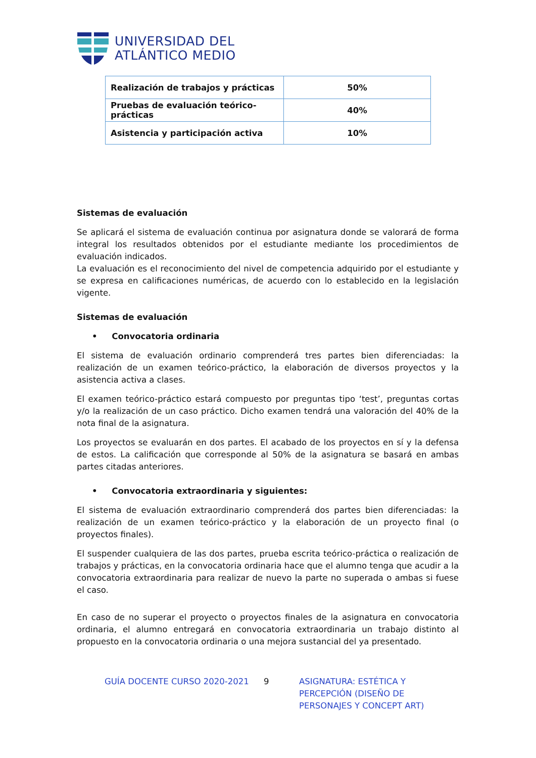UNIVERSIDAD DEL
ATLÁNTICO MEDIO
| Realización de trabajos y prácticas | 50% |
| Pruebas de evaluación teórico-prácticas | 40% |
| Asistencia y participación activa | 10% |
Sistemas de evaluación
Se aplicará el sistema de evaluación continua por asignatura donde se valorará de forma integral los resultados obtenidos por el estudiante mediante los procedimientos de evaluación indicados.
La evaluación es el reconocimiento del nivel de competencia adquirido por el estudiante y se expresa en calificaciones numéricas, de acuerdo con lo establecido en la legislación vigente.
Sistemas de evaluación
• Convocatoria ordinaria
El sistema de evaluación ordinario comprenderá tres partes bien diferenciadas: la realización de un examen teórico-práctico, la elaboración de diversos proyectos y la asistencia activa a clases.
El examen teórico-práctico estará compuesto por preguntas tipo ‘test’, preguntas cortas y/o la realización de un caso práctico. Dicho examen tendrá una valoración del 40% de la nota final de la asignatura.
Los proyectos se evaluarán en dos partes. El acabado de los proyectos en sí y la defensa de estos. La calificación que corresponde al 50% de la asignatura se basará en ambas partes citadas anteriores.
• Convocatoria extraordinaria y siguientes:
El sistema de evaluación extraordinario comprenderá dos partes bien diferenciadas: la realización de un examen teórico-práctico y la elaboración de un proyecto final (o proyectos finales).
El suspender cualquiera de las dos partes, prueba escrita teórico-práctica o realización de trabajos y prácticas, en la convocatoria ordinaria hace que el alumno tenga que acudir a la convocatoria extraordinaria para realizar de nuevo la parte no superada o ambas si fuese el caso.
En caso de no superar el proyecto o proyectos finales de la asignatura en convocatoria ordinaria, el alumno entregará en convocatoria extraordinaria un trabajo distinto al propuesto en la convocatoria ordinaria o una mejora sustancial del ya presentado.
GUÍA DOCENTE CURSO 2020-2021 9 ASIGNATURA: ESTÉTICA Y PERCEPCIÓN (DISEÑO DE PERSONAJES Y CONCEPT ART)